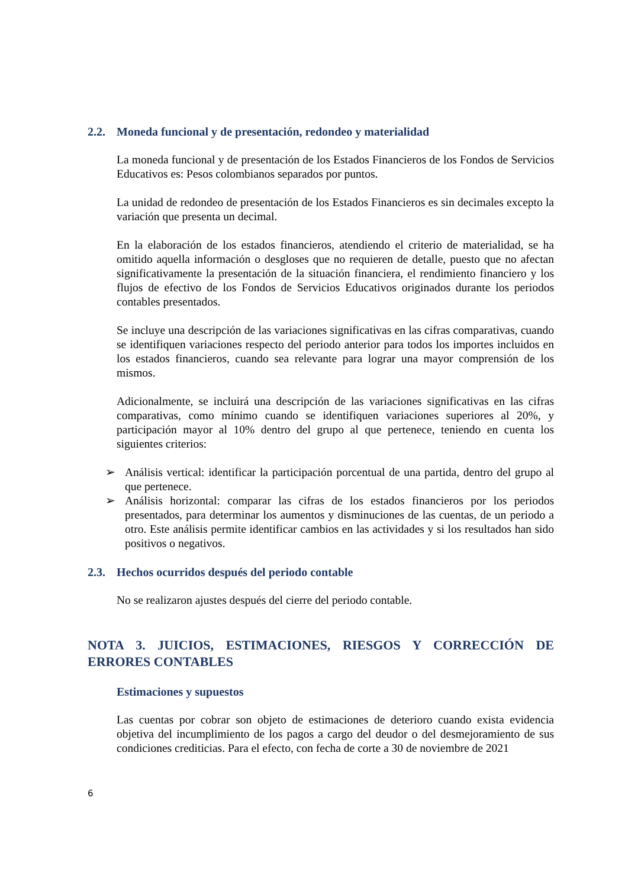2.2. Moneda funcional y de presentación, redondeo y materialidad
La moneda funcional y de presentación de los Estados Financieros de los Fondos de Servicios Educativos es: Pesos colombianos separados por puntos.
La unidad de redondeo de presentación de los Estados Financieros es sin decimales excepto la variación que presenta un decimal.
En la elaboración de los estados financieros, atendiendo el criterio de materialidad, se ha omitido aquella información o desgloses que no requieren de detalle, puesto que no afectan significativamente la presentación de la situación financiera, el rendimiento financiero y los flujos de efectivo de los Fondos de Servicios Educativos originados durante los periodos contables presentados.
Se incluye una descripción de las variaciones significativas en las cifras comparativas, cuando se identifiquen variaciones respecto del periodo anterior para todos los importes incluidos en los estados financieros, cuando sea relevante para lograr una mayor comprensión de los mismos.
Adicionalmente, se incluirá una descripción de las variaciones significativas en las cifras comparativas, como mínimo cuando se identifiquen variaciones superiores al 20%, y participación mayor al 10% dentro del grupo al que pertenece, teniendo en cuenta los siguientes criterios:
➢ Análisis vertical: identificar la participación porcentual de una partida, dentro del grupo al que pertenece.
➢ Análisis horizontal: comparar las cifras de los estados financieros por los periodos presentados, para determinar los aumentos y disminuciones de las cuentas, de un periodo a otro. Este análisis permite identificar cambios en las actividades y si los resultados han sido positivos o negativos.
2.3. Hechos ocurridos después del periodo contable
No se realizaron ajustes después del cierre del periodo contable.
NOTA 3. JUICIOS, ESTIMACIONES, RIESGOS Y CORRECCIÓN DE ERRORES CONTABLES
Estimaciones y supuestos
Las cuentas por cobrar son objeto de estimaciones de deterioro cuando exista evidencia objetiva del incumplimiento de los pagos a cargo del deudor o del desmejoramiento de sus condiciones crediticias. Para el efecto, con fecha de corte a 30 de noviembre de 2021
6